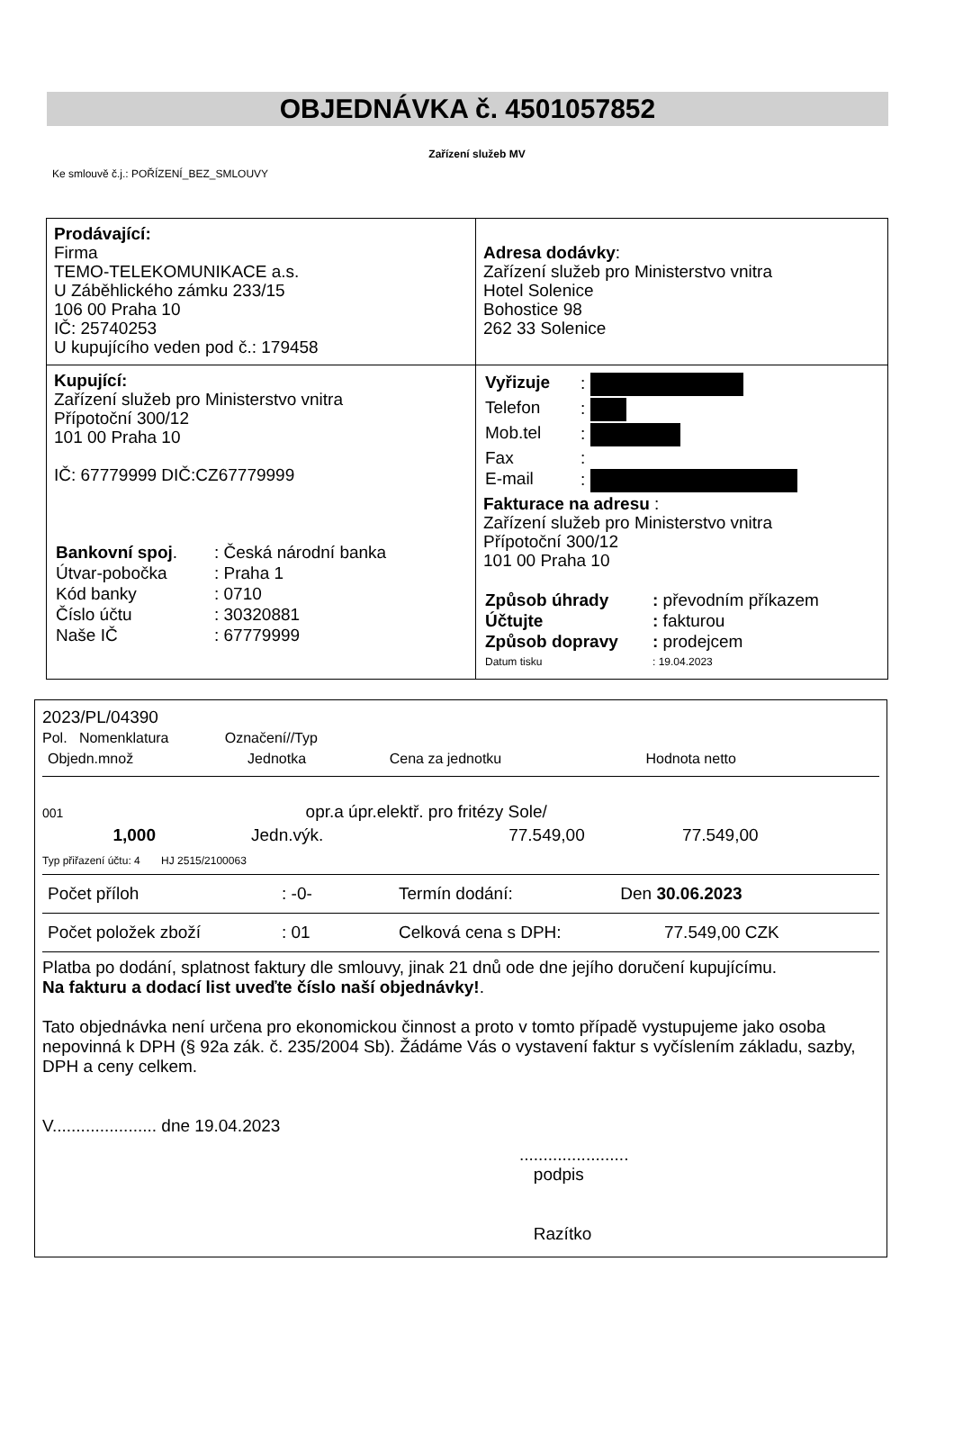OBJEDNÁVKA č. 4501057852
Zařízení služeb MV
Ke smlouvě č.j.: POŘÍZENÍ_BEZ_SMLOUVY
| Prodávající: Firma TEMO-TELEKOMUNIKACE a.s. U Záběhlického zámku 233/15 106 00 Praha 10 IČ: 25740253 U kupujícího veden pod č.: 179458 | Adresa dodávky : Zařízení služeb pro Ministerstvo vnitra Hotel Solenice Bohostice 98 262 33 Solenice |
| Kupující: Zařízení služeb pro Ministerstvo vnitra Přípotoční 300/12 101 00 Praha 10 IČ: 67779999 DIČ:CZ67779999 / Bankovní spoj . / : Česká národní banka / / Útvar-pobočka / : Praha 1 / / Kód banky / : 0710 / / Číslo účtu / : 30320881 / / Naše IČ / : 67779999 / | / Vyřizuje / : / / Telefon / : / / Mob.tel / : / / Fax / : / / E-mail / : / Fakturace na adresu : Zařízení služeb pro Ministerstvo vnitra Přípotoční 300/12 101 00 Praha 10 / Způsob úhrady / : převodním příkazem / / Účtujte / : fakturou / / Způsob dopravy / : prodejcem / / Datum tisku / : 19.04.2023 / |
2023/PL/04390
Pol. Nomenklatura Označení//Typ
| Objedn.množ | Jednotka | Cena za jednotku | Hodnota netto |
001 opr.a úpr.elektř. pro fritézy Sole/
| 1,000 | Jedn.výk. | 77.549,00 | 77.549,00 |
Typ přiřazení účtu: 4 HJ 2515/2100063
| Počet příloh | : -0- | Termín dodání: | Den 30.06.2023 |
| Počet položek zboží | : 01 | Celková cena s DPH: | 77.549,00 CZK |
Platba po dodání, splatnost faktury dle smlouvy, jinak 21 dnů ode dne jejího doručení kupujícímu.
Na fakturu a dodací list uveďte číslo naší objednávky!.
Tato objednávka není určena pro ekonomickou činnost a proto v tomto případě vystupujeme jako osoba nepovinná k DPH (§ 92a zák. č. 235/2004 Sb). Žádáme Vás o vystavení faktur s vyčíslením základu, sazby, DPH a ceny celkem.
V...................... dne 19.04.2023
.......................
podpis
Razítko